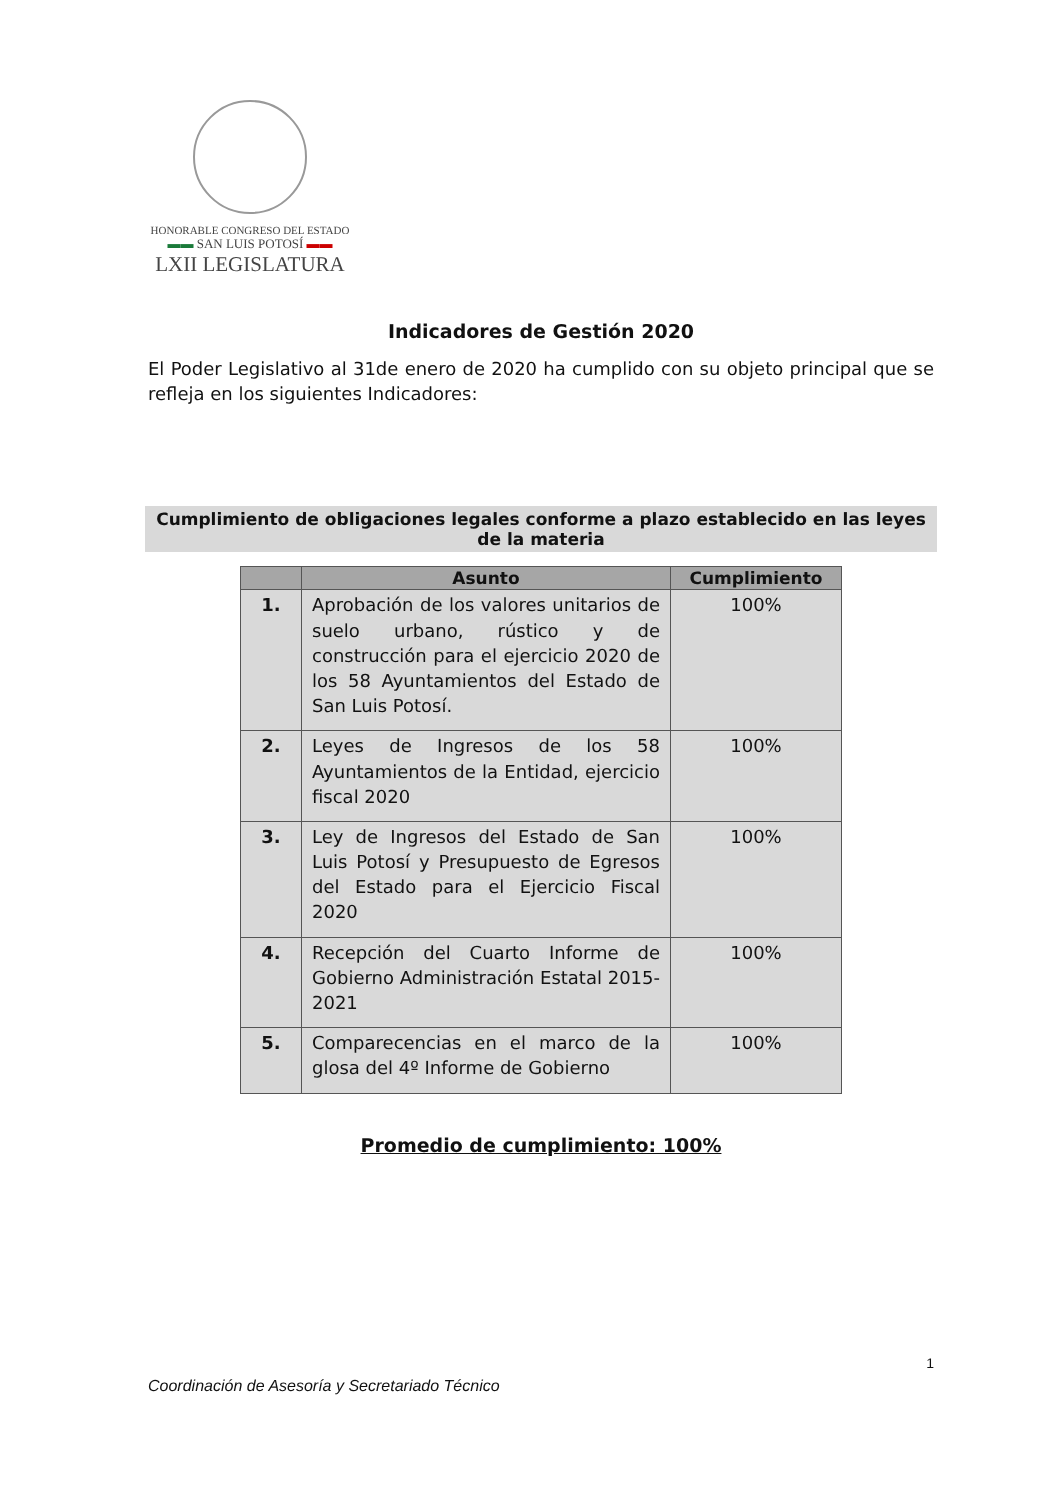HONORABLE CONGRESO DEL ESTADO
▬▬ SAN LUIS POTOSÍ ▬▬
LXII LEGISLATURA
Indicadores de Gestión 2020
El Poder Legislativo al 31de enero de 2020 ha cumplido con su objeto principal que se refleja en los siguientes Indicadores:
Cumplimiento de obligaciones legales conforme a plazo establecido en las leyes de la materia
| | Asunto | Cumplimiento |
| --- | --- | --- |
| 1. | Aprobación de los valores unitarios de suelo urbano, rústico y de construcción para el ejercicio 2020 de los 58 Ayuntamientos del Estado de San Luis Potosí. | 100% |
| 2. | Leyes de Ingresos de los 58 Ayuntamientos de la Entidad, ejercicio fiscal 2020 | 100% |
| 3. | Ley de Ingresos del Estado de San Luis Potosí y Presupuesto de Egresos del Estado para el Ejercicio Fiscal 2020 | 100% |
| 4. | Recepción del Cuarto Informe de Gobierno Administración Estatal 2015-2021 | 100% |
| 5. | Comparecencias en el marco de la glosa del 4º Informe de Gobierno | 100% |
Promedio de cumplimiento: 100%
1
Coordinación de Asesoría y Secretariado Técnico